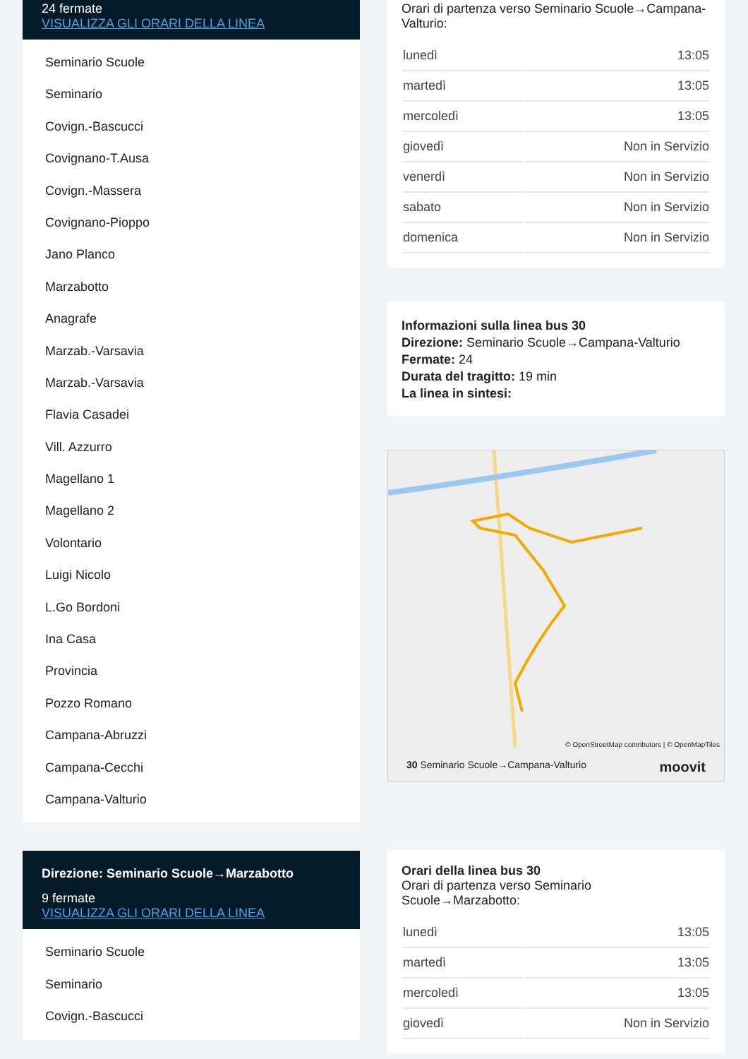24 fermate
VISUALIZZA GLI ORARI DELLA LINEA
Seminario Scuole
Seminario
Covign.-Bascucci
Covignano-T.Ausa
Covign.-Massera
Covignano-Pioppo
Jano Planco
Marzabotto
Anagrafe
Marzab.-Varsavia
Marzab.-Varsavia
Flavia Casadei
Vill. Azzurro
Magellano 1
Magellano 2
Volontario
Luigi Nicolo
L.Go Bordoni
Ina Casa
Provincia
Pozzo Romano
Campana-Abruzzi
Campana-Cecchi
Campana-Valturio
Direzione: Seminario Scuole→Marzabotto
9 fermate
VISUALIZZA GLI ORARI DELLA LINEA
Seminario Scuole
Seminario
Covign.-Bascucci
Orari di partenza verso Seminario Scuole→Campana-Valturio:
| lunedì | 13:05 |
| martedì | 13:05 |
| mercoledì | 13:05 |
| giovedì | Non in Servizio |
| venerdì | Non in Servizio |
| sabato | Non in Servizio |
| domenica | Non in Servizio |
Informazioni sulla linea bus 30
Direzione: Seminario Scuole→Campana-Valturio
Fermate: 24
Durata del tragitto: 19 min
La linea in sintesi:
© OpenStreetMap contributors | © OpenMapTiles
30 Seminario Scuole→Campana-Valturio moovit
Orari della linea bus 30
Orari di partenza verso Seminario Scuole→Marzabotto:
| lunedì | 13:05 |
| martedì | 13:05 |
| mercoledì | 13:05 |
| giovedì | Non in Servizio |